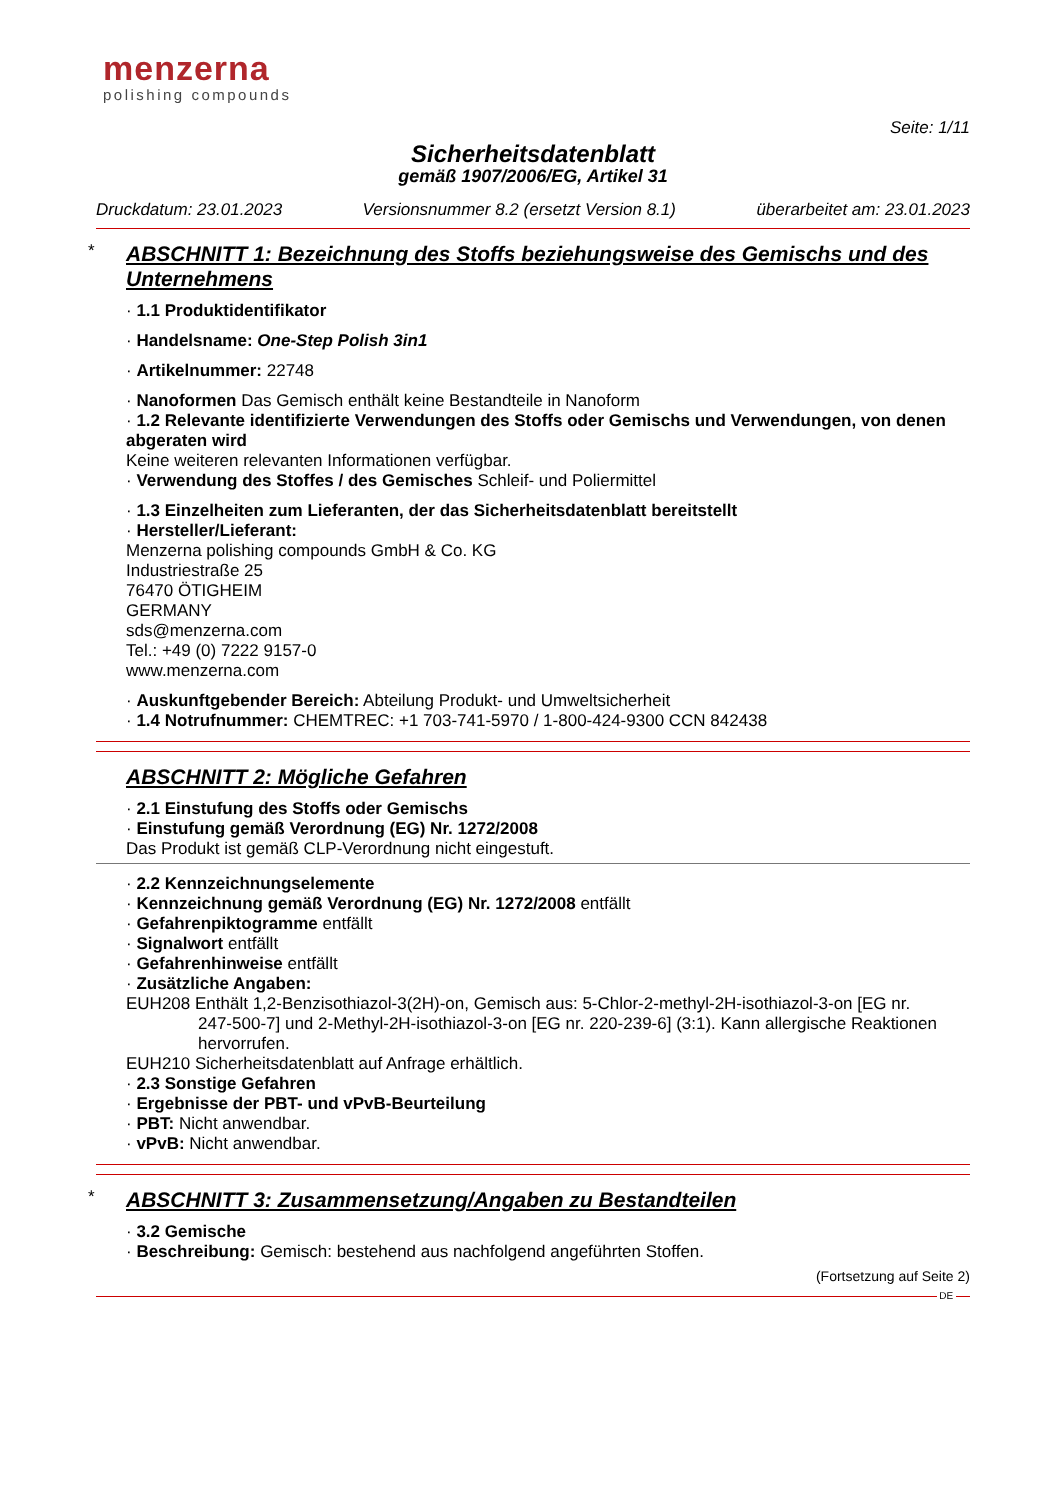menzerna
polishing compounds
Seite: 1/11
Sicherheitsdatenblatt
gemäß 1907/2006/EG, Artikel 31
Druckdatum: 23.01.2023 Versionsnummer 8.2 (ersetzt Version 8.1) überarbeitet am: 23.01.2023
*
ABSCHNITT 1: Bezeichnung des Stoffs beziehungsweise des Gemischs und des Unternehmens
· 1.1 Produktidentifikator
· Handelsname: One-Step Polish 3in1
· Artikelnummer: 22748
· Nanoformen Das Gemisch enthält keine Bestandteile in Nanoform
· 1.2 Relevante identifizierte Verwendungen des Stoffs oder Gemischs und Verwendungen, von denen abgeraten wird
Keine weiteren relevanten Informationen verfügbar.
· Verwendung des Stoffes / des Gemisches Schleif- und Poliermittel
· 1.3 Einzelheiten zum Lieferanten, der das Sicherheitsdatenblatt bereitstellt
· Hersteller/Lieferant:
Menzerna polishing compounds GmbH & Co. KG
Industriestraße 25
76470 ÖTIGHEIM
GERMANY
sds@menzerna.com
Tel.: +49 (0) 7222 9157-0
www.menzerna.com
· Auskunftgebender Bereich: Abteilung Produkt- und Umweltsicherheit
· 1.4 Notrufnummer: CHEMTREC: +1 703-741-5970 / 1-800-424-9300 CCN 842438
ABSCHNITT 2: Mögliche Gefahren
· 2.1 Einstufung des Stoffs oder Gemischs
· Einstufung gemäß Verordnung (EG) Nr. 1272/2008
Das Produkt ist gemäß CLP-Verordnung nicht eingestuft.
· 2.2 Kennzeichnungselemente
· Kennzeichnung gemäß Verordnung (EG) Nr. 1272/2008 entfällt
· Gefahrenpiktogramme entfällt
· Signalwort entfällt
· Gefahrenhinweise entfällt
· Zusätzliche Angaben:
EUH208 Enthält 1,2-Benzisothiazol-3(2H)-on, Gemisch aus: 5-Chlor-2-methyl-2H-isothiazol-3-on [EG nr.
247-500-7] und 2-Methyl-2H-isothiazol-3-on [EG nr. 220-239-6] (3:1). Kann allergische Reaktionen hervorrufen.
EUH210 Sicherheitsdatenblatt auf Anfrage erhältlich.
· 2.3 Sonstige Gefahren
· Ergebnisse der PBT- und vPvB-Beurteilung
· PBT: Nicht anwendbar.
· vPvB: Nicht anwendbar.
*
ABSCHNITT 3: Zusammensetzung/Angaben zu Bestandteilen
· 3.2 Gemische
· Beschreibung: Gemisch: bestehend aus nachfolgend angeführten Stoffen.
(Fortsetzung auf Seite 2)
DE